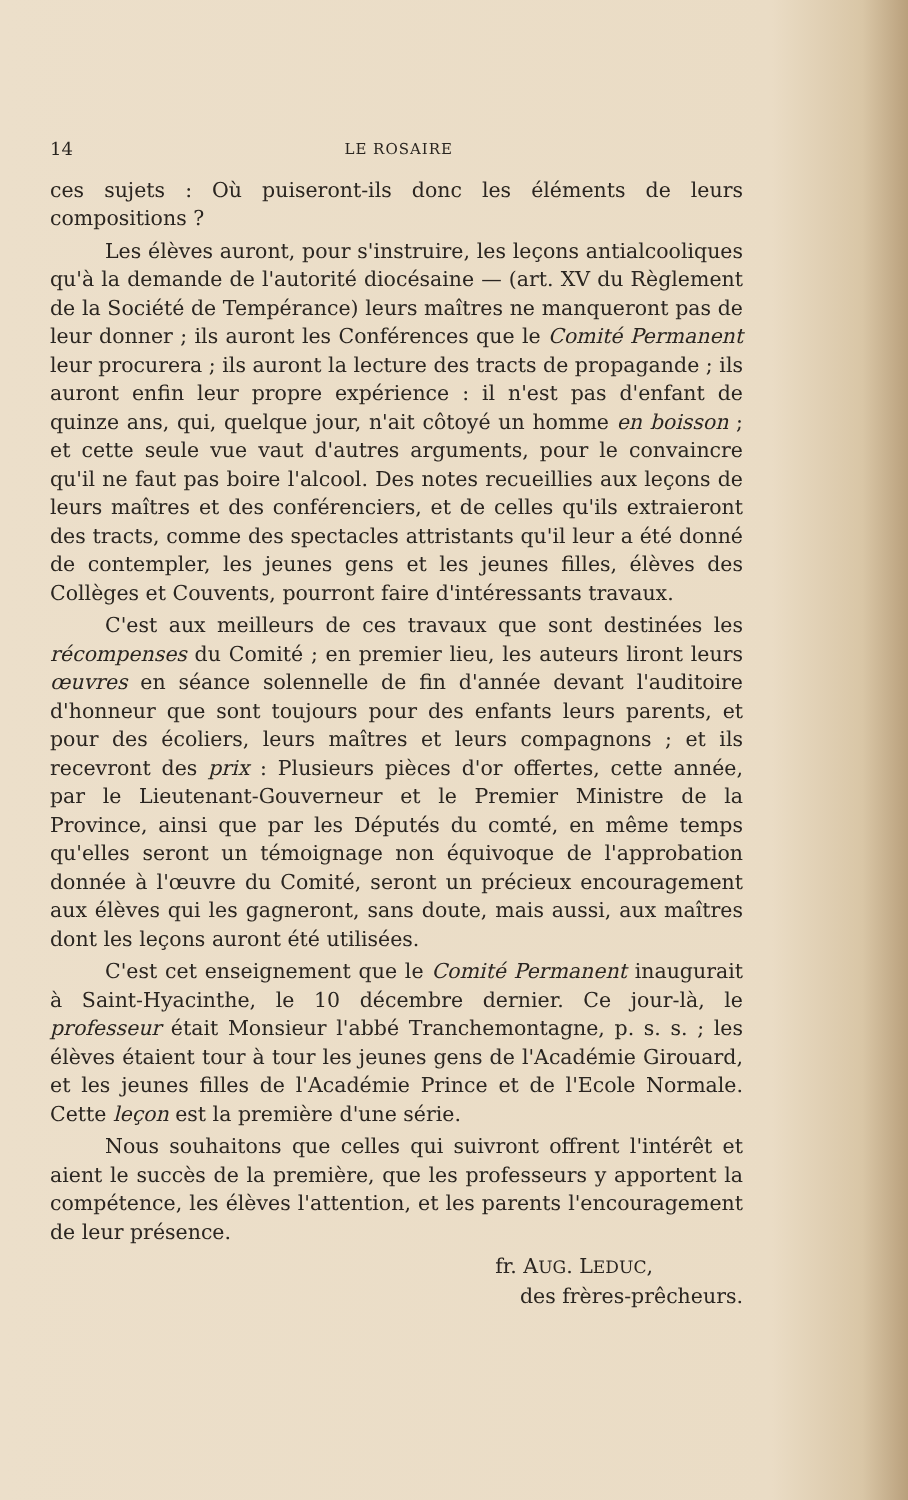14 LE ROSAIRE
ces sujets : Où puiseront-ils donc les éléments de leurs compositions ?
Les élèves auront, pour s'instruire, les leçons antialcooliques qu'à la demande de l'autorité diocésaine — (art. XV du Règlement de la Société de Tempérance) leurs maîtres ne manqueront pas de leur donner ; ils auront les Conférences que le Comité Permanent leur procurera ; ils auront la lecture des tracts de propagande ; ils auront enfin leur propre expérience : il n'est pas d'enfant de quinze ans, qui, quelque jour, n'ait côtoyé un homme en boisson ; et cette seule vue vaut d'autres arguments, pour le convaincre qu'il ne faut pas boire l'alcool. Des notes recueillies aux leçons de leurs maîtres et des conférenciers, et de celles qu'ils extraieront des tracts, comme des spectacles attristants qu'il leur a été donné de contempler, les jeunes gens et les jeunes filles, élèves des Collèges et Couvents, pourront faire d'intéressants travaux.
C'est aux meilleurs de ces travaux que sont destinées les récompenses du Comité ; en premier lieu, les auteurs liront leurs œuvres en séance solennelle de fin d'année devant l'auditoire d'honneur que sont toujours pour des enfants leurs parents, et pour des écoliers, leurs maîtres et leurs compagnons ; et ils recevront des prix : Plusieurs pièces d'or offertes, cette année, par le Lieutenant-Gouverneur et le Premier Ministre de la Province, ainsi que par les Députés du comté, en même temps qu'elles seront un témoignage non équivoque de l'approbation donnée à l'œuvre du Comité, seront un précieux encouragement aux élèves qui les gagneront, sans doute, mais aussi, aux maîtres dont les leçons auront été utilisées.
C'est cet enseignement que le Comité Permanent inaugurait à Saint-Hyacinthe, le 10 décembre dernier. Ce jour-là, le professeur était Monsieur l'abbé Tranchemontagne, p. s. s. ; les élèves étaient tour à tour les jeunes gens de l'Académie Girouard, et les jeunes filles de l'Académie Prince et de l'Ecole Normale. Cette leçon est la première d'une série.
Nous souhaitons que celles qui suivront offrent l'intérêt et aient le succès de la première, que les professeurs y apportent la compétence, les élèves l'attention, et les parents l'encouragement de leur présence.
fr. AUG. LEDUC,
des frères-prêcheurs.